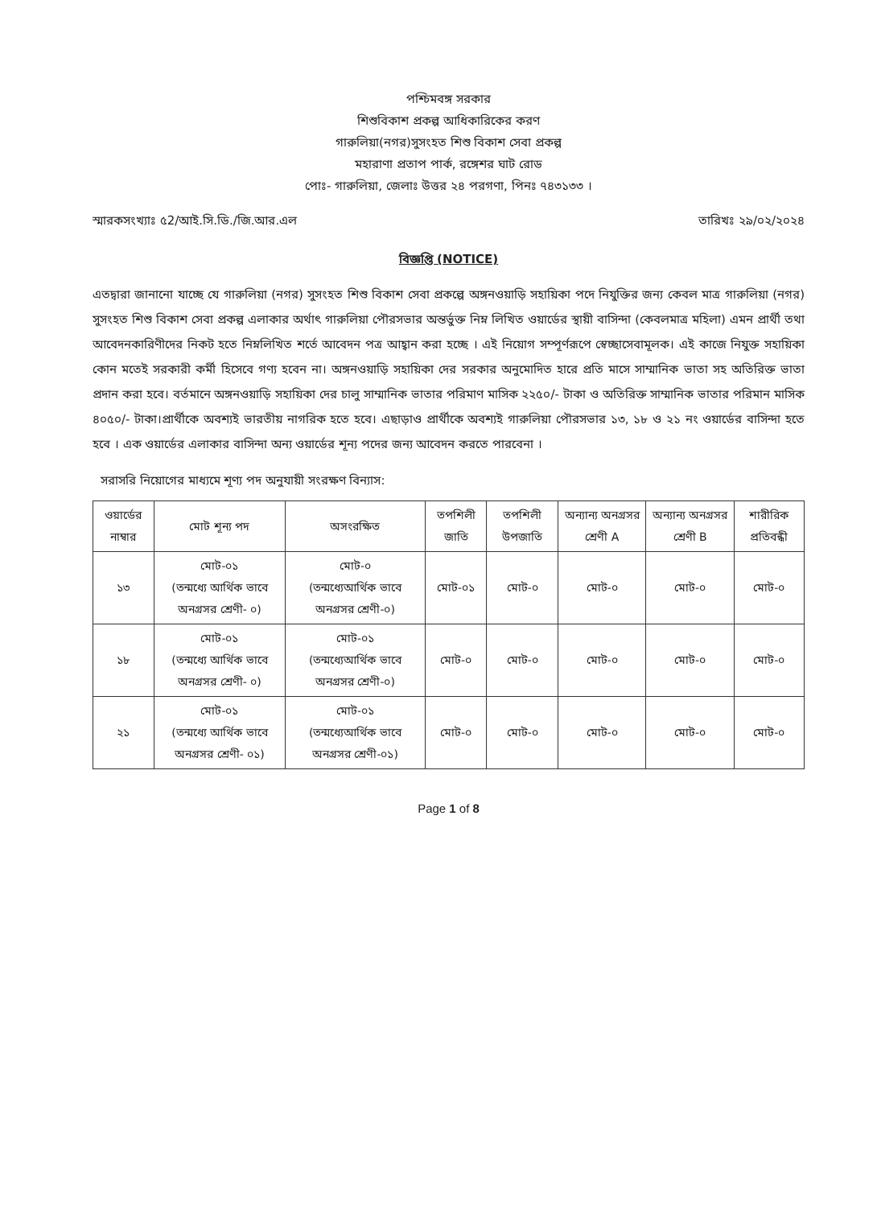পশ্চিমবঙ্গ সরকার
শিশুবিকাশ প্রকল্প আধিকারিকের করণ
গারুলিয়া(নগর)সুসংহত শিশু বিকাশ সেবা প্রকল্প
মহারাণা প্রতাপ পার্ক, রঙ্গেশর ঘাট রোড
পোঃ- গারুলিয়া, জেলাঃ উত্তর ২৪ পরগণা, পিনঃ ৭৪৩১৩৩ ।
স্মারকসংখ্যাঃ ৫2/আই.সি.ডি./জি.আর.এল তারিখঃ ২৯/০২/২০২৪
বিজ্ঞপ্তি (NOTICE)
এতদ্বারা জানানো যাচ্ছে যে গারুলিয়া (নগর) সুসংহত শিশু বিকাশ সেবা প্রকল্পে অঙ্গনওয়াড়ি সহায়িকা পদে নিযুক্তির জন্য কেবল মাত্র গারুলিয়া (নগর) সুসংহত শিশু বিকাশ সেবা প্রকল্প এলাকার অর্থাৎ গারুলিয়া পৌরসভার অন্তর্ভুক্ত নিম্ন লিখিত ওয়ার্ডের স্থায়ী বাসিন্দা (কেবলমাত্র মহিলা) এমন প্রার্থী তথা আবেদনকারিণীদের নিকট হতে নিম্নলিখিত শর্তে আবেদন পত্র আহ্বান করা হচ্ছে । এই নিয়োগ সম্পূর্ণরূপে স্বেচ্ছাসেবামূলক। এই কাজে নিযুক্ত সহায়িকা কোন মতেই সরকারী কর্মী হিসেবে গণ্য হবেন না। অঙ্গনওয়াড়ি সহায়িকা দের সরকার অনুমোদিত হারে প্রতি মাসে সাম্মানিক ভাতা সহ অতিরিক্ত ভাতা প্রদান করা হবে। বর্তমানে অঙ্গনওয়াড়ি সহায়িকা দের চালু সাম্মানিক ভাতার পরিমাণ মাসিক ২২৫০/- টাকা ও অতিরিক্ত সাম্মানিক ভাতার পরিমান মাসিক ৪০৫০/- টাকা।প্রার্থীকে অবশ্যই ভারতীয় নাগরিক হতে হবে। এছাড়াও প্রার্থীকে অবশ্যই গারুলিয়া পৌরসভার ১৩, ১৮ ও ২১ নং ওয়ার্ডের বাসিন্দা হতে হবে । এক ওয়ার্ডের এলাকার বাসিন্দা অন্য ওয়ার্ডের শূন্য পদের জন্য আবেদন করতে পারবেনা ।
সরাসরি নিয়োগের মাধ্যমে শূণ্য পদ অনুযায়ী সংরক্ষণ বিন্যাস:
| ওয়ার্ডের নাম্বার | মোট শূন্য পদ | অসংরক্ষিত | তপশিলী জাতি | তপশিলী উপজাতি | অন্যান্য অনগ্রসর শ্রেণী A | অন্যান্য অনগ্রসর শ্রেণী B | শারীরিক প্রতিবন্ধী |
| --- | --- | --- | --- | --- | --- | --- | --- |
| ১৩ | মোট-০১ (তন্মধ্যে আর্থিক ভাবে অনগ্রসর শ্রেণী- ০) | মোট-০ (তন্মধ্যেআর্থিক ভাবে অনগ্রসর শ্রেণী-০) | মোট-০১ | মোট-০ | মোট-০ | মোট-০ | মোট-০ |
| ১৮ | মোট-০১ (তন্মধ্যে আর্থিক ভাবে অনগ্রসর শ্রেণী- ০) | মোট-০১ (তন্মধ্যেআর্থিক ভাবে অনগ্রসর শ্রেণী-০) | মোট-০ | মোট-০ | মোট-০ | মোট-০ | মোট-০ |
| ২১ | মোট-০১ (তন্মধ্যে আর্থিক ভাবে অনগ্রসর শ্রেণী- ০১) | মোট-০১ (তন্মধ্যেআর্থিক ভাবে অনগ্রসর শ্রেণী-০১) | মোট-০ | মোট-০ | মোট-০ | মোট-০ | মোট-০ |
Page 1 of 8